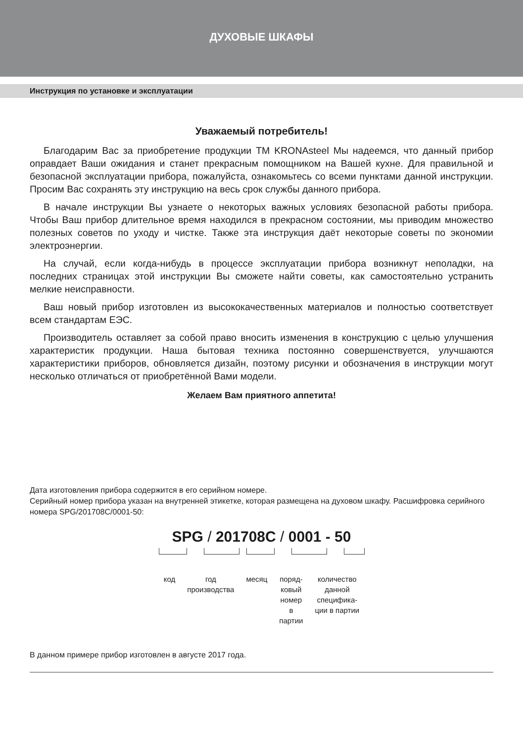ДУХОВЫЕ ШКАФЫ
Инструкция по установке и эксплуатации
Уважаемый потребитель!
Благодарим Вас за приобретение продукции ТМ KRONAsteel Мы надеемся, что данный прибор оправдает Ваши ожидания и станет прекрасным помощником на Вашей кухне. Для правильной и безопасной эксплуатации прибора, пожалуйста, ознакомьтесь со всеми пунктами данной инструкции. Просим Вас сохранять эту инструкцию на весь срок службы данного прибора.
В начале инструкции Вы узнаете о некоторых важных условиях безопасной работы прибора. Чтобы Ваш прибор длительное время находился в прекрасном состоянии, мы приводим множество полезных советов по уходу и чистке. Также эта инструкция даёт некоторые советы по экономии электроэнергии.
На случай, если когда-нибудь в процессе эксплуатации прибора возникнут неполадки, на последних страницах этой инструкции Вы сможете найти советы, как самостоятельно устранить мелкие неисправности.
Ваш новый прибор изготовлен из высококачественных материалов и полностью соответствует всем стандартам ЕЭС.
Производитель оставляет за собой право вносить изменения в конструкцию с целью улучшения характеристик продукции. Наша бытовая техника постоянно совершенствуется, улучшаются характеристики приборов, обновляется дизайн, поэтому рисунки и обозначения в инструкции могут несколько отличаться от приобретённой Вами модели.
Желаем Вам приятного аппетита!
Дата изготовления прибора содержится в его серийном номере.
Серийный номер прибора указан на внутренней этикетке, которая размещена на духовом шкафу. Расшифровка серийного номера SPG/201708C/0001-50:
SPG / 201708C / 0001 - 50
код год
производства
месяц поряд-
ковый
номер
в
партии
количество
данной
специфика-
ции в партии
В данном примере прибор изготовлен в августе 2017 года.